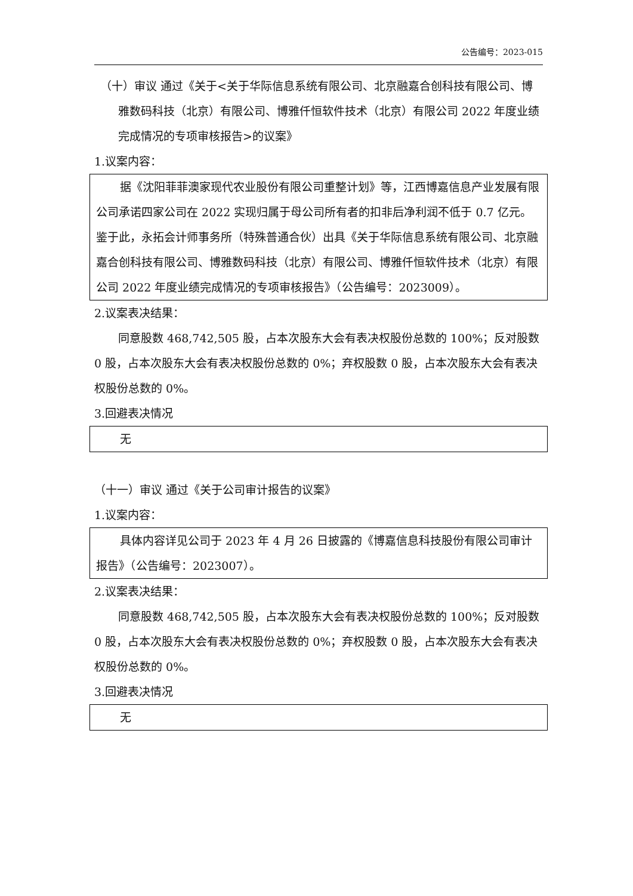公告编号：2023-015
（十）审议 通过《关于<关于华际信息系统有限公司、北京融嘉合创科技有限公司、博雅数码科技（北京）有限公司、博雅仟恒软件技术（北京）有限公司 2022 年度业绩完成情况的专项审核报告>的议案》
1.议案内容：
据《沈阳菲菲澳家现代农业股份有限公司重整计划》等，江西博嘉信息产业发展有限公司承诺四家公司在 2022 实现归属于母公司所有者的扣非后净利润不低于 0.7 亿元。鉴于此，永拓会计师事务所（特殊普通合伙）出具《关于华际信息系统有限公司、北京融嘉合创科技有限公司、博雅数码科技（北京）有限公司、博雅仟恒软件技术（北京）有限公司 2022 年度业绩完成情况的专项审核报告》（公告编号：2023009）。
2.议案表决结果：
同意股数 468,742,505 股，占本次股东大会有表决权股份总数的 100%；反对股数 0 股，占本次股东大会有表决权股份总数的 0%；弃权股数 0 股，占本次股东大会有表决权股份总数的 0%。
3.回避表决情况
无
（十一）审议 通过《关于公司审计报告的议案》
1.议案内容：
具体内容详见公司于 2023 年 4 月 26 日披露的《博嘉信息科技股份有限公司审计报告》（公告编号：2023007）。
2.议案表决结果：
同意股数 468,742,505 股，占本次股东大会有表决权股份总数的 100%；反对股数 0 股，占本次股东大会有表决权股份总数的 0%；弃权股数 0 股，占本次股东大会有表决权股份总数的 0%。
3.回避表决情况
无